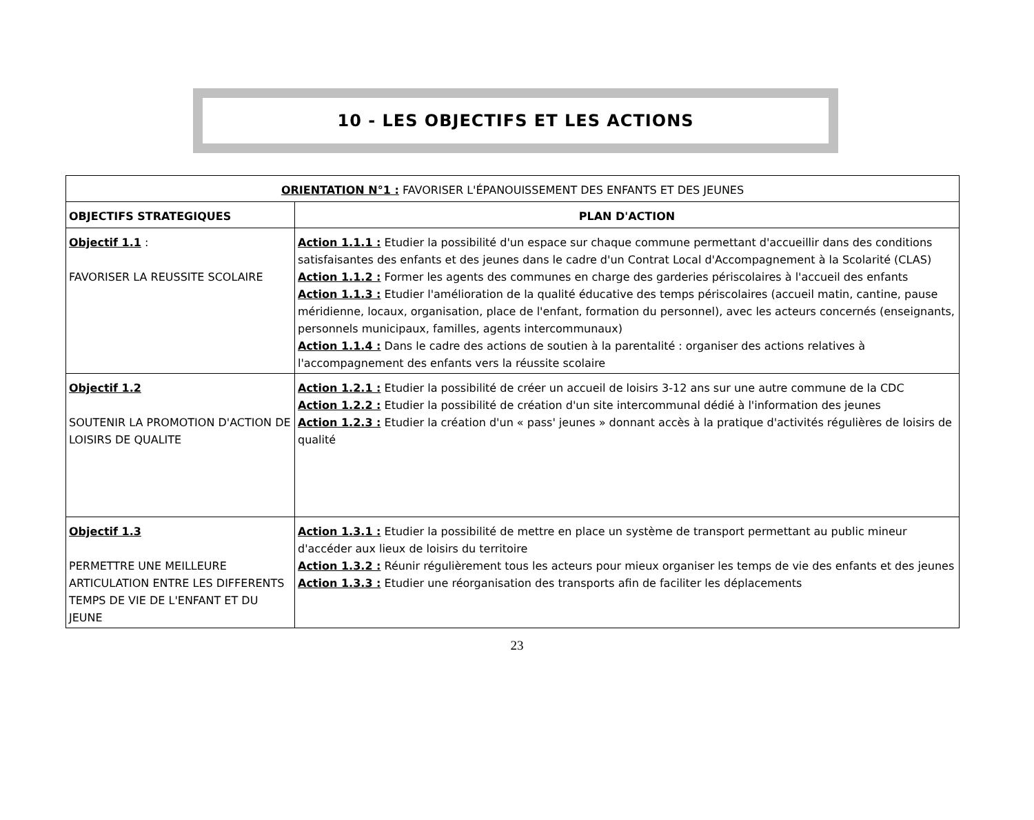10 - LES OBJECTIFS ET LES ACTIONS
| ORIENTATION N°1 : FAVORISER L'ÉPANOUISSEMENT DES ENFANTS ET DES JEUNES | |
| OBJECTIFS STRATEGIQUES | PLAN D'ACTION |
| Objectif 1.1 : FAVORISER LA REUSSITE SCOLAIRE | Action 1.1.1 : Etudier la possibilité d'un espace sur chaque commune permettant d'accueillir dans des conditions satisfaisantes des enfants et des jeunes dans le cadre d'un Contrat Local d'Accompagnement à la Scolarité (CLAS) Action 1.1.2 : Former les agents des communes en charge des garderies périscolaires à l'accueil des enfants Action 1.1.3 : Etudier l'amélioration de la qualité éducative des temps périscolaires (accueil matin, cantine, pause méridienne, locaux, organisation, place de l'enfant, formation du personnel), avec les acteurs concernés (enseignants, personnels municipaux, familles, agents intercommunaux) Action 1.1.4 : Dans le cadre des actions de soutien à la parentalité : organiser des actions relatives à l'accompagnement des enfants vers la réussite scolaire |
| Objectif 1.2 SOUTENIR LA PROMOTION D'ACTION DE LOISIRS DE QUALITE | Action 1.2.1 : Etudier la possibilité de créer un accueil de loisirs 3-12 ans sur une autre commune de la CDC Action 1.2.2 : Etudier la possibilité de création d'un site intercommunal dédié à l'information des jeunes Action 1.2.3 : Etudier la création d'un « pass' jeunes » donnant accès à la pratique d'activités régulières de loisirs de qualité |
| Objectif 1.3 PERMETTRE UNE MEILLEURE ARTICULATION ENTRE LES DIFFERENTS TEMPS DE VIE DE L'ENFANT ET DU JEUNE | Action 1.3.1 : Etudier la possibilité de mettre en place un système de transport permettant au public mineur d'accéder aux lieux de loisirs du territoire Action 1.3.2 : Réunir régulièrement tous les acteurs pour mieux organiser les temps de vie des enfants et des jeunes Action 1.3.3 : Etudier une réorganisation des transports afin de faciliter les déplacements |
23